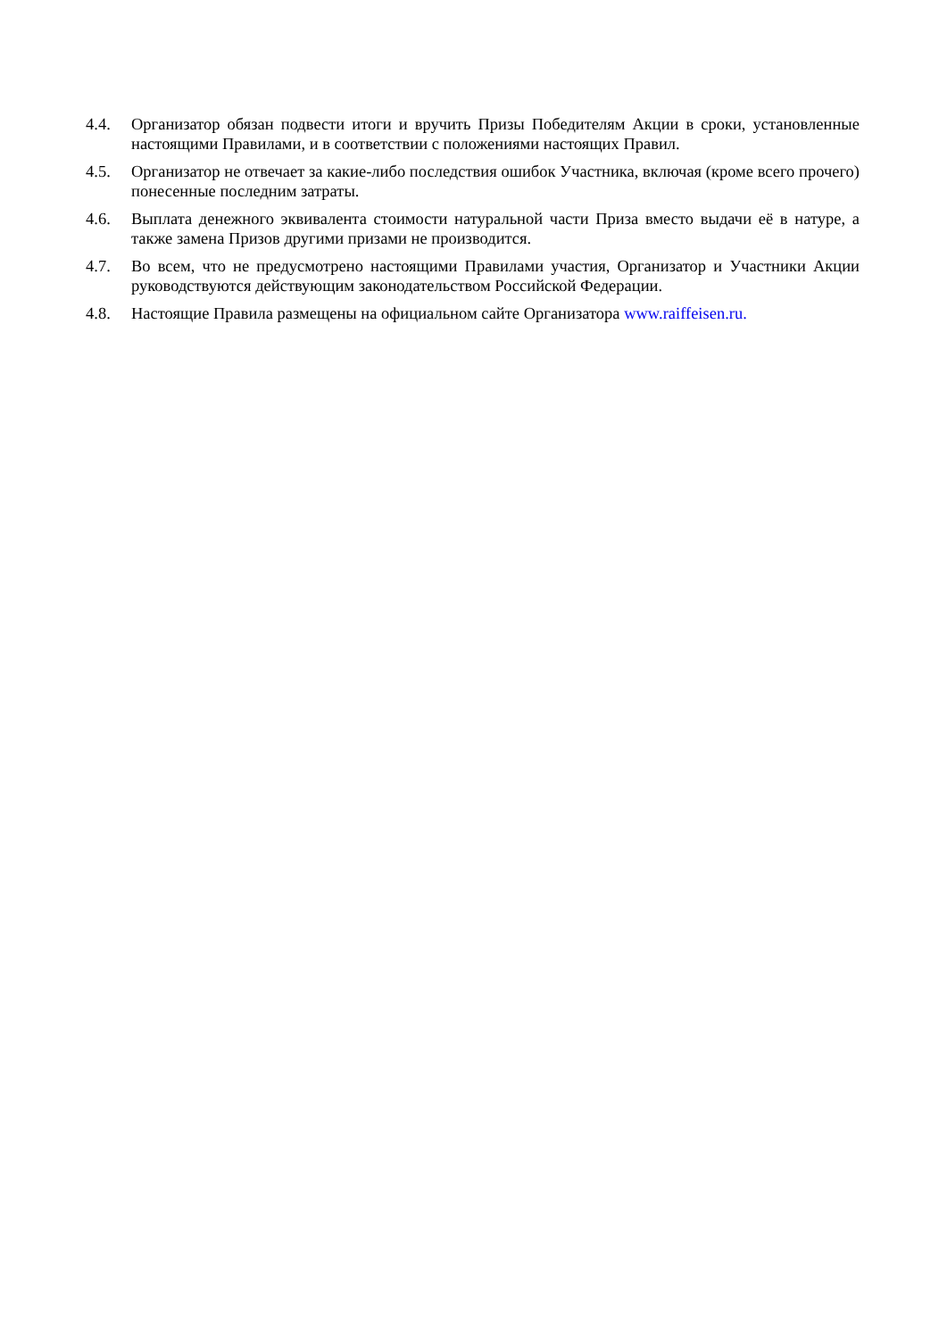4.4. Организатор обязан подвести итоги и вручить Призы Победителям Акции в сроки, установленные настоящими Правилами, и в соответствии с положениями настоящих Правил.
4.5. Организатор не отвечает за какие-либо последствия ошибок Участника, включая (кроме всего прочего) понесенные последним затраты.
4.6. Выплата денежного эквивалента стоимости натуральной части Приза вместо выдачи её в натуре, а также замена Призов другими призами не производится.
4.7. Во всем, что не предусмотрено настоящими Правилами участия, Организатор и Участники Акции руководствуются действующим законодательством Российской Федерации.
4.8. Настоящие Правила размещены на официальном сайте Организатора www.raiffeisen.ru.